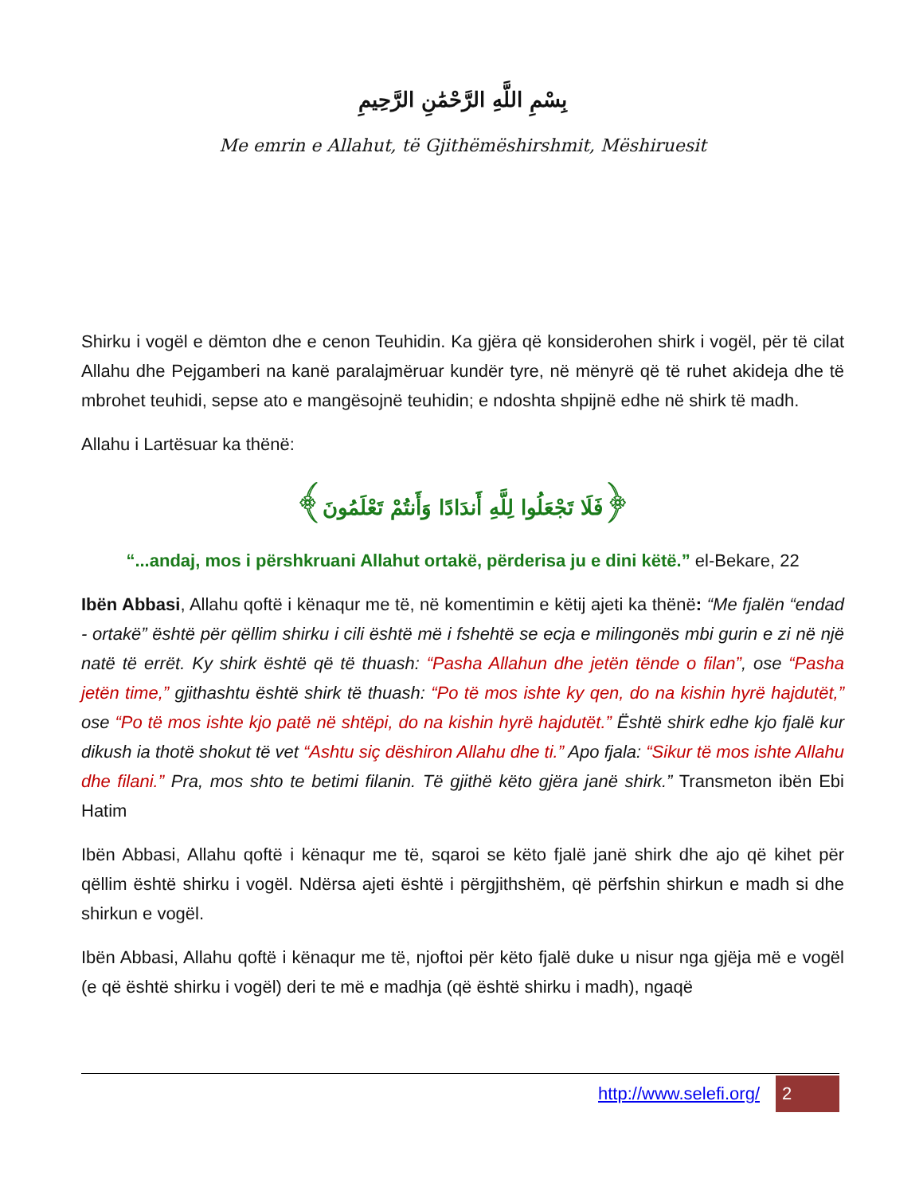بِسْمِ اللَّهِ الرَّحْمَٰنِ الرَّحِيمِ
Me emrin e Allahut, të Gjithëmëshirshmit, Mëshiruesit
Shirku i vogël e dëmton dhe e cenon Teuhidin. Ka gjëra që konsiderohen shirk i vogël, për të cilat Allahu dhe Pejgamberi na kanë paralajmëruar kundër tyre, në mënyrë që të ruhet akideja dhe të mbrohet teuhidi, sepse ato e mangësojnë teuhidin; e ndoshta shpijnë edhe në shirk të madh.
Allahu i Lartësuar ka thënë:
﴿فَلَا تَجْعَلُوا لِلَّهِ أَندَادًا وَأَنتُمْ تَعْلَمُونَ﴾
“...andaj, mos i përshkruani Allahut ortakë, përderisa ju e dini këtë.” el-Bekare, 22
Ibën Abbasi, Allahu qoftë i kënaqur me të, në komentimin e këtij ajeti ka thënë: “Me fjalën “endad - ortakë” është për qëllim shirku i cili është më i fshehtë se ecja e milingonës mbi gurin e zi në një natë të errët. Ky shirk është që të thuash: “Pasha Allahun dhe jetën tënde o filan”, ose “Pasha jetën time,” gjithashtu është shirk të thuash: “Po të mos ishte ky qen, do na kishin hyrë hajdutët,” ose “Po të mos ishte kjo patë në shtëpi, do na kishin hyrë hajdutët.” Është shirk edhe kjo fjalë kur dikush ia thotë shokut të vet “Ashtu siç dëshiron Allahu dhe ti.” Apo fjala: “Sikur të mos ishte Allahu dhe filani.” Pra, mos shto te betimi filanin. Të gjithë këto gjëra janë shirk.” Transmeton ibën Ebi Hatim
Ibën Abbasi, Allahu qoftë i kënaqur me të, sqaroi se këto fjalë janë shirk dhe ajo që kihet për qëllim është shirku i vogël. Ndërsa ajeti është i përgjithshëm, që përfshin shirkun e madh si dhe shirkun e vogël.
Ibën Abbasi, Allahu qoftë i kënaqur me të, njoftoi për këto fjalë duke u nisur nga gjëja më e vogël (e që është shirku i vogël) deri te më e madhja (që është shirku i madh), ngaqë
http://www.selefi.org/
2